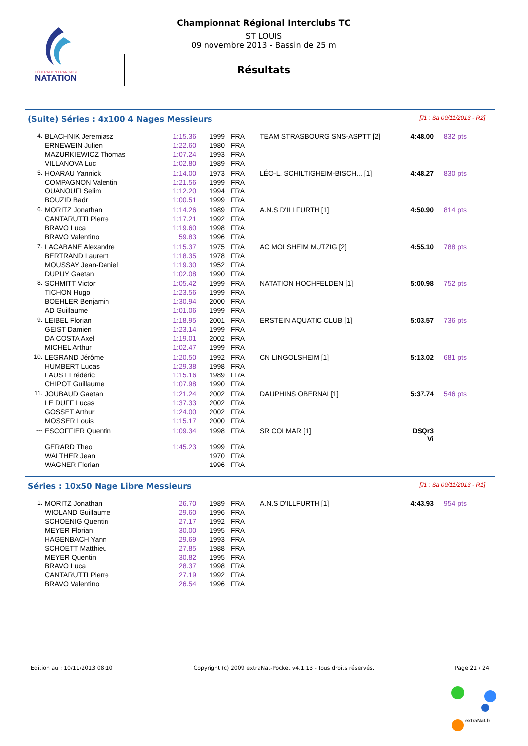FÉDÉRATION FRANÇAISE
NATATION
Championnat Régional Interclubs TC
ST LOUIS
09 novembre 2013 - Bassin de 25 m
Résultats
(Suite) Séries : 4x100 4 Nages Messieurs [J1 : Sa 09/11/2013 - R2]
| 4. | BLACHNIK Jeremiasz | 1:15.36 | 1999 | FRA | TEAM STRASBOURG SNS-ASPTT [2] | 4:48.00 | 832 pts |
| | ERNEWEIN Julien | 1:22.60 | 1980 | FRA | | | |
| | MAZURKIEWICZ Thomas | 1:07.24 | 1993 | FRA | | | |
| | VILLANOVA Luc | 1:02.80 | 1989 | FRA | | | |
| 5. | HOARAU Yannick | 1:14.00 | 1973 | FRA | LÉO-L. SCHILTIGHEIM-BISCH... [1] | 4:48.27 | 830 pts |
| | COMPAGNON Valentin | 1:21.56 | 1999 | FRA | | | |
| | OUANOUFI Selim | 1:12.20 | 1994 | FRA | | | |
| | BOUZID Badr | 1:00.51 | 1999 | FRA | | | |
| 6. | MORITZ Jonathan | 1:14.26 | 1989 | FRA | A.N.S D'ILLFURTH [1] | 4:50.90 | 814 pts |
| | CANTARUTTI Pierre | 1:17.21 | 1992 | FRA | | | |
| | BRAVO Luca | 1:19.60 | 1998 | FRA | | | |
| | BRAVO Valentino | 59.83 | 1996 | FRA | | | |
| 7. | LACABANE Alexandre | 1:15.37 | 1975 | FRA | AC MOLSHEIM MUTZIG [2] | 4:55.10 | 788 pts |
| | BERTRAND Laurent | 1:18.35 | 1978 | FRA | | | |
| | MOUSSAY Jean-Daniel | 1:19.30 | 1952 | FRA | | | |
| | DUPUY Gaetan | 1:02.08 | 1990 | FRA | | | |
| 8. | SCHMITT Victor | 1:05.42 | 1999 | FRA | NATATION HOCHFELDEN [1] | 5:00.98 | 752 pts |
| | TICHON Hugo | 1:23.56 | 1999 | FRA | | | |
| | BOEHLER Benjamin | 1:30.94 | 2000 | FRA | | | |
| | AD Guillaume | 1:01.06 | 1999 | FRA | | | |
| 9. | LEIBEL Florian | 1:18.95 | 2001 | FRA | ERSTEIN AQUATIC CLUB [1] | 5:03.57 | 736 pts |
| | GEIST Damien | 1:23.14 | 1999 | FRA | | | |
| | DA COSTA Axel | 1:19.01 | 2002 | FRA | | | |
| | MICHEL Arthur | 1:02.47 | 1999 | FRA | | | |
| 10. | LEGRAND Jérôme | 1:20.50 | 1992 | FRA | CN LINGOLSHEIM [1] | 5:13.02 | 681 pts |
| | HUMBERT Lucas | 1:29.38 | 1998 | FRA | | | |
| | FAUST Frédéric | 1:15.16 | 1989 | FRA | | | |
| | CHIPOT Guillaume | 1:07.98 | 1990 | FRA | | | |
| 11. | JOUBAUD Gaetan | 1:21.24 | 2002 | FRA | DAUPHINS OBERNAI [1] | 5:37.74 | 546 pts |
| | LE DUFF Lucas | 1:37.33 | 2002 | FRA | | | |
| | GOSSET Arthur | 1:24.00 | 2002 | FRA | | | |
| | MOSSER Louis | 1:15.17 | 2000 | FRA | | | |
| --- | ESCOFFIER Quentin | 1:09.34 | 1998 | FRA | SR COLMAR [1] | DSQr3 Vi | |
| | GERARD Theo | 1:45.23 | 1999 | FRA | | | |
| | WALTHER Jean | | 1970 | FRA | | | |
| | WAGNER Florian | | 1996 | FRA | | | |
Séries : 10x50 Nage Libre Messieurs [J1 : Sa 09/11/2013 - R1]
| 1. | MORITZ Jonathan | 26.70 | 1989 | FRA | A.N.S D'ILLFURTH [1] | 4:43.93 | 954 pts |
| | WIOLAND Guillaume | 29.60 | 1996 | FRA | | | |
| | SCHOENIG Quentin | 27.17 | 1992 | FRA | | | |
| | MEYER Florian | 30.00 | 1995 | FRA | | | |
| | HAGENBACH Yann | 29.69 | 1993 | FRA | | | |
| | SCHOETT Matthieu | 27.85 | 1988 | FRA | | | |
| | MEYER Quentin | 30.82 | 1995 | FRA | | | |
| | BRAVO Luca | 28.37 | 1998 | FRA | | | |
| | CANTARUTTI Pierre | 27.19 | 1992 | FRA | | | |
| | BRAVO Valentino | 26.54 | 1996 | FRA | | | |
Edition au : 10/11/2013 08:10 Copyright (c) 2009 extraNat-Pocket v4.1.13 - Tous droits réservés. Page 21 / 24
extraNat.fr